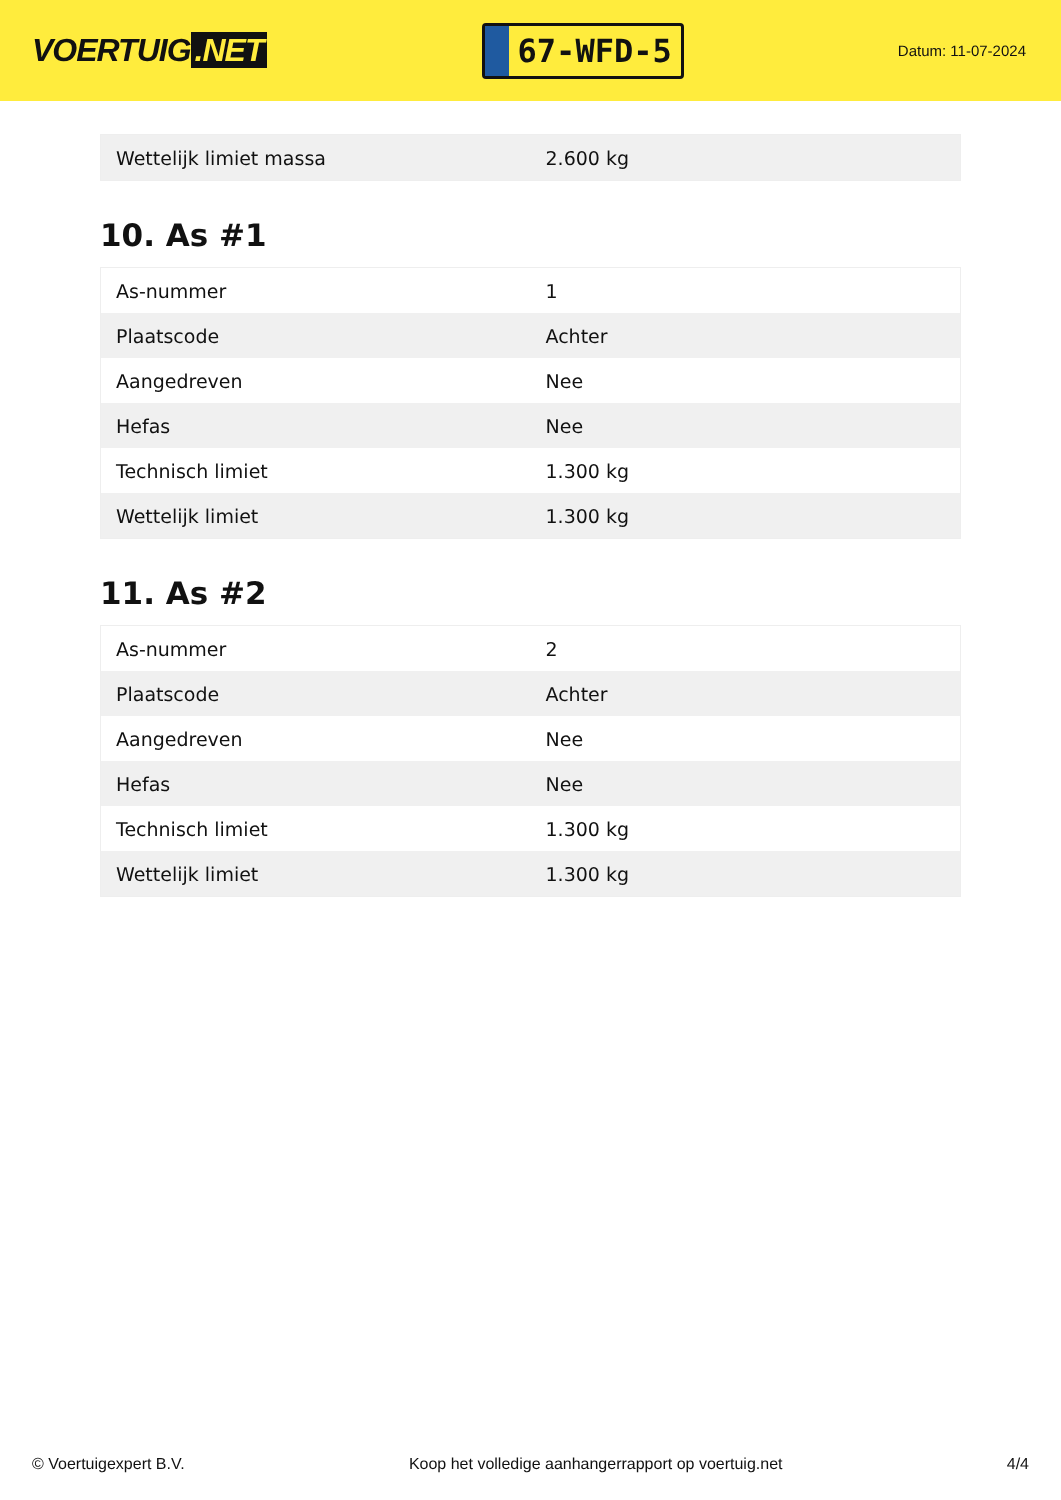VOERTUIG.NET
67-WFD-5
Datum: 11-07-2024
| Wettelijk limiet massa | 2.600 kg |
10. As #1
| As-nummer | 1 |
| Plaatscode | Achter |
| Aangedreven | Nee |
| Hefas | Nee |
| Technisch limiet | 1.300 kg |
| Wettelijk limiet | 1.300 kg |
11. As #2
| As-nummer | 2 |
| Plaatscode | Achter |
| Aangedreven | Nee |
| Hefas | Nee |
| Technisch limiet | 1.300 kg |
| Wettelijk limiet | 1.300 kg |
© Voertuigexpert B.V. Koop het volledige aanhangerrapport op voertuig.net 4/4